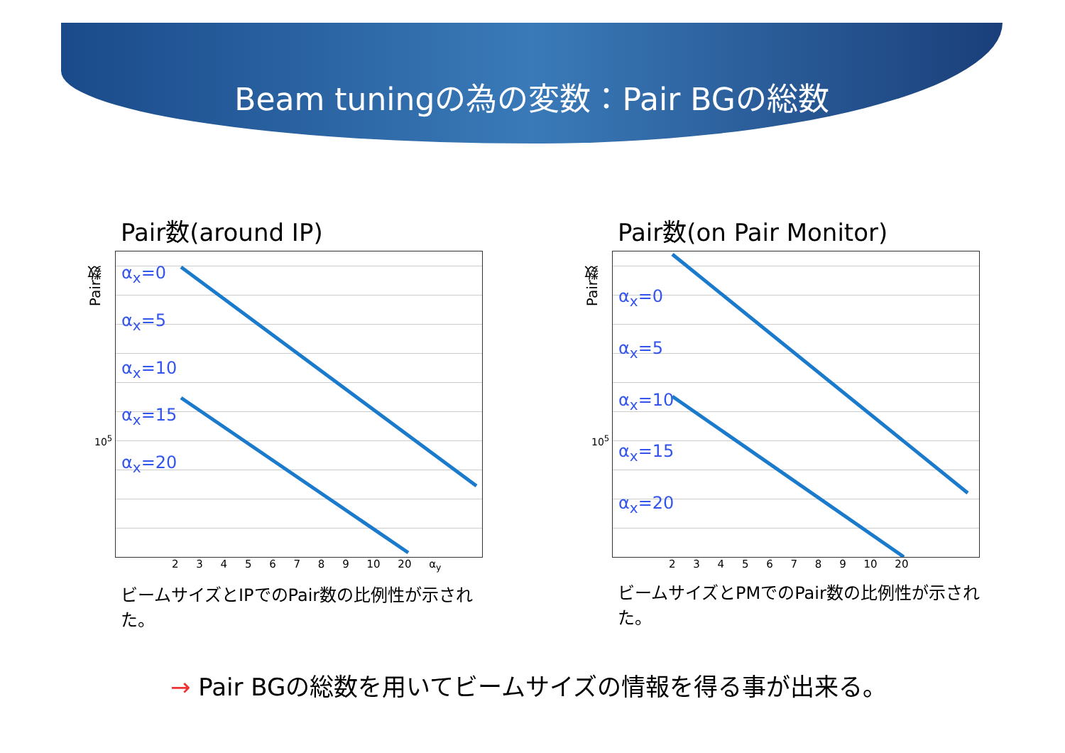Beam tuningの為の変数：Pair BGの総数
Pair数(around IP)
Pair数
α<sub>x</sub>=0
α<sub>x</sub>=5
α<sub>x</sub>=10
α<sub>x</sub>=15
α<sub>x</sub>=20
10<sup>5</sup>
2 3 4 5 6 7 8 9 10 20 α<sub>y</sub>
ビームサイズとIPでのPair数の比例性が示された。
Pair数(on Pair Monitor)
Pair数
α<sub>x</sub>=0
α<sub>x</sub>=5
α<sub>x</sub>=10
α<sub>x</sub>=15
α<sub>x</sub>=20
10<sup>5</sup>
2 3 4 5 6 7 8 9 10 20
ビームサイズとPMでのPair数の比例性が示された。
→ Pair BGの総数を用いてビームサイズの情報を得る事が出来る。